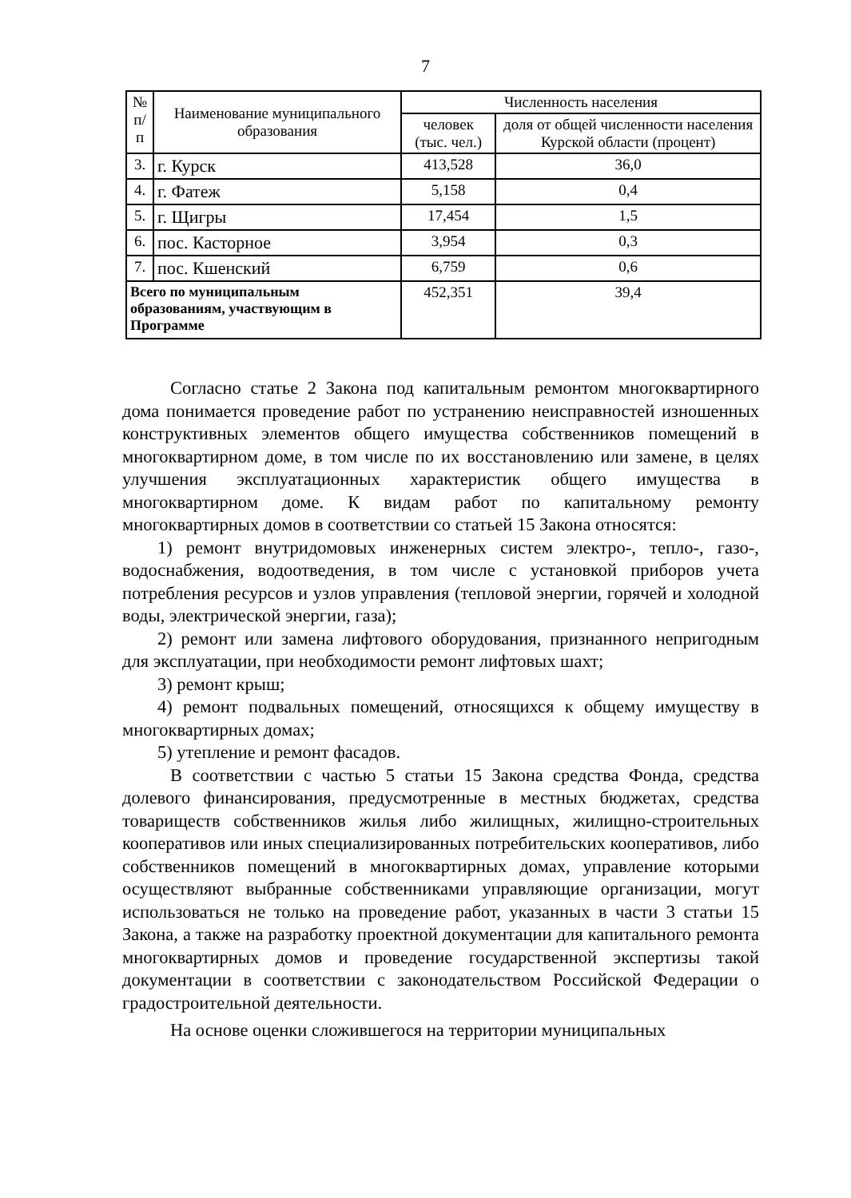7
| № п/ п | Наименование муниципального образования | Численность населения | |
| --- | --- | --- | --- |
| | | человек (тыс. чел.) | доля от общей численности населения Курской области (процент) |
| 3. | г. Курск | 413,528 | 36,0 |
| 4. | г. Фатеж | 5,158 | 0,4 |
| 5. | г. Щигры | 17,454 | 1,5 |
| 6. | пос. Касторное | 3,954 | 0,3 |
| 7. | пос. Кшенский | 6,759 | 0,6 |
| Всего по муниципальным образованиям, участвующим в Программе | | 452,351 | 39,4 |
Согласно статье 2 Закона под капитальным ремонтом многоквартирного дома понимается проведение работ по устранению неисправностей изношенных конструктивных элементов общего имущества собственников помещений в многоквартирном доме, в том числе по их восстановлению или замене, в целях улучшения эксплуатационных характеристик общего имущества в многоквартирном доме. К видам работ по капитальному ремонту многоквартирных домов в соответствии со статьей 15 Закона относятся:
1) ремонт внутридомовых инженерных систем электро-, тепло-, газо-, водоснабжения, водоотведения, в том числе с установкой приборов учета потребления ресурсов и узлов управления (тепловой энергии, горячей и холодной воды, электрической энергии, газа);
2) ремонт или замена лифтового оборудования, признанного непригодным для эксплуатации, при необходимости ремонт лифтовых шахт;
3) ремонт крыш;
4) ремонт подвальных помещений, относящихся к общему имуществу в многоквартирных домах;
5) утепление и ремонт фасадов.
В соответствии с частью 5 статьи 15 Закона средства Фонда, средства долевого финансирования, предусмотренные в местных бюджетах, средства товариществ собственников жилья либо жилищных, жилищно-строительных кооперативов или иных специализированных потребительских кооперативов, либо собственников помещений в многоквартирных домах, управление которыми осуществляют выбранные собственниками управляющие организации, могут использоваться не только на проведение работ, указанных в части 3 статьи 15 Закона, а также на разработку проектной документации для капитального ремонта многоквартирных домов и проведение государственной экспертизы такой документации в соответствии с законодательством Российской Федерации о градостроительной деятельности.
На основе оценки сложившегося на территории муниципальных